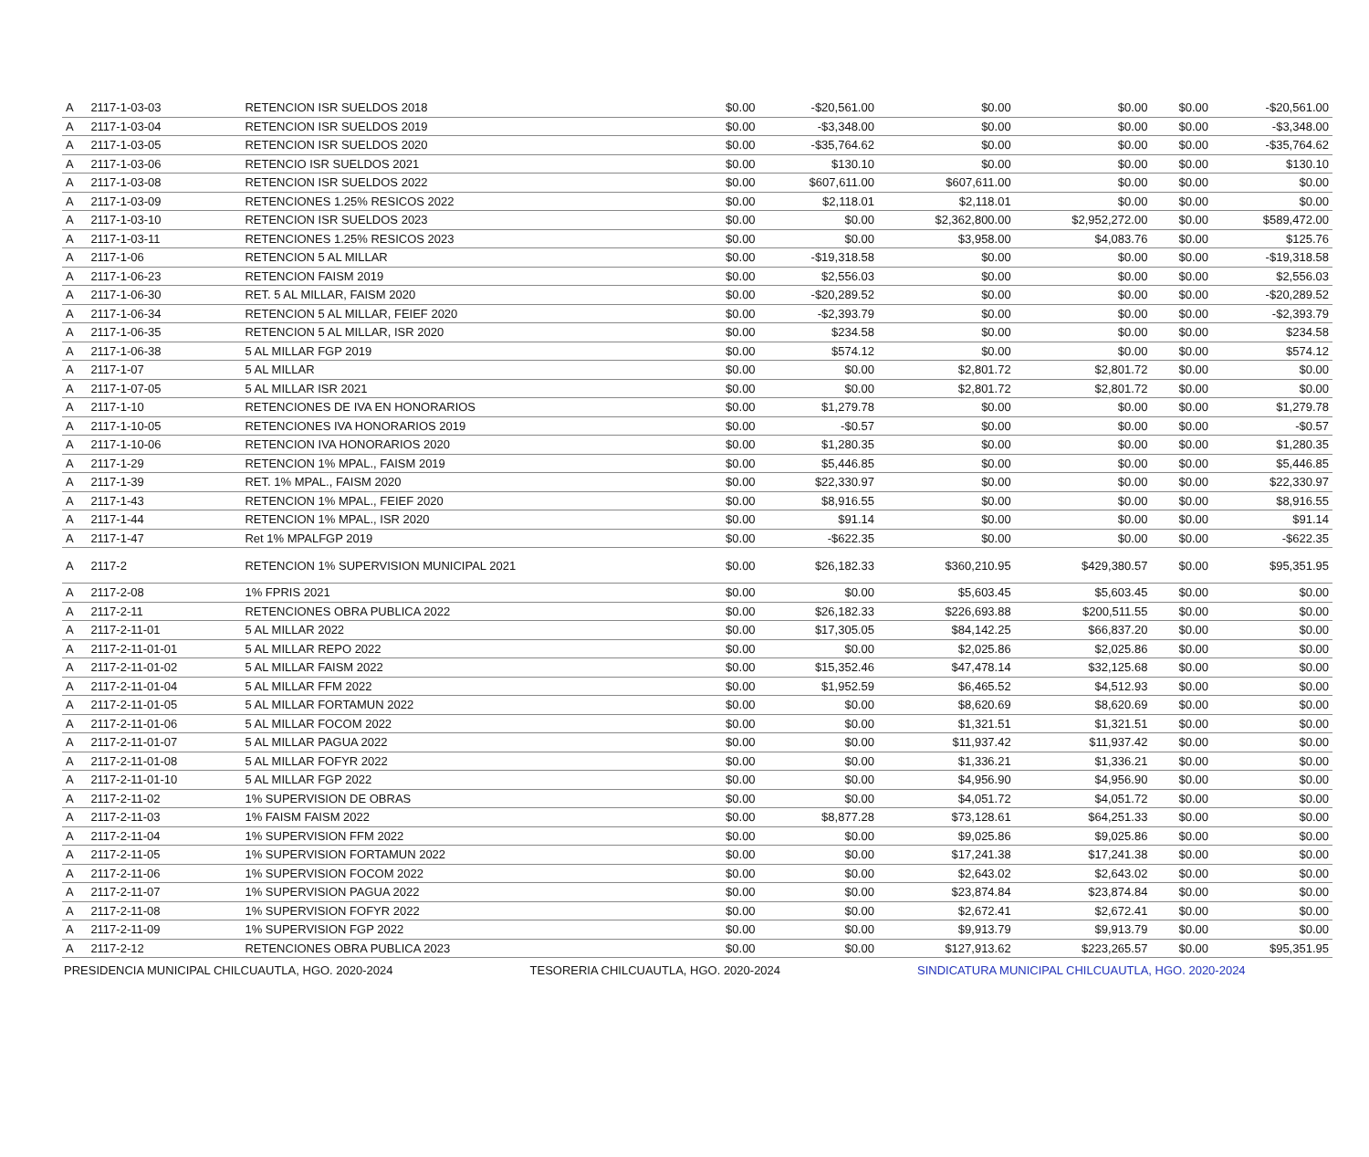| A | 2117-1-03-03 | RETENCION ISR SUELDOS 2018 | $0.00 | -$20,561.00 | $0.00 | $0.00 | $0.00 | -$20,561.00 |
| A | 2117-1-03-04 | RETENCION ISR SUELDOS 2019 | $0.00 | -$3,348.00 | $0.00 | $0.00 | $0.00 | -$3,348.00 |
| A | 2117-1-03-05 | RETENCION ISR SUELDOS 2020 | $0.00 | -$35,764.62 | $0.00 | $0.00 | $0.00 | -$35,764.62 |
| A | 2117-1-03-06 | RETENCIO ISR SUELDOS 2021 | $0.00 | $130.10 | $0.00 | $0.00 | $0.00 | $130.10 |
| A | 2117-1-03-08 | RETENCION ISR SUELDOS 2022 | $0.00 | $607,611.00 | $607,611.00 | $0.00 | $0.00 | $0.00 |
| A | 2117-1-03-09 | RETENCIONES 1.25% RESICOS 2022 | $0.00 | $2,118.01 | $2,118.01 | $0.00 | $0.00 | $0.00 |
| A | 2117-1-03-10 | RETENCION ISR SUELDOS 2023 | $0.00 | $0.00 | $2,362,800.00 | $2,952,272.00 | $0.00 | $589,472.00 |
| A | 2117-1-03-11 | RETENCIONES 1.25% RESICOS 2023 | $0.00 | $0.00 | $3,958.00 | $4,083.76 | $0.00 | $125.76 |
| A | 2117-1-06 | RETENCION 5 AL MILLAR | $0.00 | -$19,318.58 | $0.00 | $0.00 | $0.00 | -$19,318.58 |
| A | 2117-1-06-23 | RETENCION FAISM 2019 | $0.00 | $2,556.03 | $0.00 | $0.00 | $0.00 | $2,556.03 |
| A | 2117-1-06-30 | RET. 5 AL MILLAR, FAISM 2020 | $0.00 | -$20,289.52 | $0.00 | $0.00 | $0.00 | -$20,289.52 |
| A | 2117-1-06-34 | RETENCION 5 AL MILLAR, FEIEF 2020 | $0.00 | -$2,393.79 | $0.00 | $0.00 | $0.00 | -$2,393.79 |
| A | 2117-1-06-35 | RETENCION 5 AL MILLAR, ISR 2020 | $0.00 | $234.58 | $0.00 | $0.00 | $0.00 | $234.58 |
| A | 2117-1-06-38 | 5 AL MILLAR FGP 2019 | $0.00 | $574.12 | $0.00 | $0.00 | $0.00 | $574.12 |
| A | 2117-1-07 | 5 AL MILLAR | $0.00 | $0.00 | $2,801.72 | $2,801.72 | $0.00 | $0.00 |
| A | 2117-1-07-05 | 5 AL MILLAR ISR 2021 | $0.00 | $0.00 | $2,801.72 | $2,801.72 | $0.00 | $0.00 |
| A | 2117-1-10 | RETENCIONES DE IVA EN HONORARIOS | $0.00 | $1,279.78 | $0.00 | $0.00 | $0.00 | $1,279.78 |
| A | 2117-1-10-05 | RETENCIONES IVA HONORARIOS 2019 | $0.00 | -$0.57 | $0.00 | $0.00 | $0.00 | -$0.57 |
| A | 2117-1-10-06 | RETENCION IVA HONORARIOS 2020 | $0.00 | $1,280.35 | $0.00 | $0.00 | $0.00 | $1,280.35 |
| A | 2117-1-29 | RETENCION 1% MPAL., FAISM 2019 | $0.00 | $5,446.85 | $0.00 | $0.00 | $0.00 | $5,446.85 |
| A | 2117-1-39 | RET. 1% MPAL., FAISM 2020 | $0.00 | $22,330.97 | $0.00 | $0.00 | $0.00 | $22,330.97 |
| A | 2117-1-43 | RETENCION 1% MPAL., FEIEF 2020 | $0.00 | $8,916.55 | $0.00 | $0.00 | $0.00 | $8,916.55 |
| A | 2117-1-44 | RETENCION 1% MPAL., ISR 2020 | $0.00 | $91.14 | $0.00 | $0.00 | $0.00 | $91.14 |
| A | 2117-1-47 | Ret 1% MPALFGP 2019 | $0.00 | -$622.35 | $0.00 | $0.00 | $0.00 | -$622.35 |
| A | 2117-2 | RETENCION 1% SUPERVISION MUNICIPAL 2021 | $0.00 | $26,182.33 | $360,210.95 | $429,380.57 | $0.00 | $95,351.95 |
| A | 2117-2-08 | 1% FPRIS 2021 | $0.00 | $0.00 | $5,603.45 | $5,603.45 | $0.00 | $0.00 |
| A | 2117-2-11 | RETENCIONES OBRA PUBLICA 2022 | $0.00 | $26,182.33 | $226,693.88 | $200,511.55 | $0.00 | $0.00 |
| A | 2117-2-11-01 | 5 AL MILLAR 2022 | $0.00 | $17,305.05 | $84,142.25 | $66,837.20 | $0.00 | $0.00 |
| A | 2117-2-11-01-01 | 5 AL MILLAR REPO 2022 | $0.00 | $0.00 | $2,025.86 | $2,025.86 | $0.00 | $0.00 |
| A | 2117-2-11-01-02 | 5 AL MILLAR FAISM 2022 | $0.00 | $15,352.46 | $47,478.14 | $32,125.68 | $0.00 | $0.00 |
| A | 2117-2-11-01-04 | 5 AL MILLAR FFM 2022 | $0.00 | $1,952.59 | $6,465.52 | $4,512.93 | $0.00 | $0.00 |
| A | 2117-2-11-01-05 | 5 AL MILLAR FORTAMUN 2022 | $0.00 | $0.00 | $8,620.69 | $8,620.69 | $0.00 | $0.00 |
| A | 2117-2-11-01-06 | 5 AL MILLAR FOCOM 2022 | $0.00 | $0.00 | $1,321.51 | $1,321.51 | $0.00 | $0.00 |
| A | 2117-2-11-01-07 | 5 AL MILLAR PAGUA 2022 | $0.00 | $0.00 | $11,937.42 | $11,937.42 | $0.00 | $0.00 |
| A | 2117-2-11-01-08 | 5 AL MILLAR FOFYR 2022 | $0.00 | $0.00 | $1,336.21 | $1,336.21 | $0.00 | $0.00 |
| A | 2117-2-11-01-10 | 5 AL MILLAR FGP 2022 | $0.00 | $0.00 | $4,956.90 | $4,956.90 | $0.00 | $0.00 |
| A | 2117-2-11-02 | 1% SUPERVISION DE OBRAS | $0.00 | $0.00 | $4,051.72 | $4,051.72 | $0.00 | $0.00 |
| A | 2117-2-11-03 | 1% FAISM FAISM 2022 | $0.00 | $8,877.28 | $73,128.61 | $64,251.33 | $0.00 | $0.00 |
| A | 2117-2-11-04 | 1% SUPERVISION FFM 2022 | $0.00 | $0.00 | $9,025.86 | $9,025.86 | $0.00 | $0.00 |
| A | 2117-2-11-05 | 1% SUPERVISION FORTAMUN 2022 | $0.00 | $0.00 | $17,241.38 | $17,241.38 | $0.00 | $0.00 |
| A | 2117-2-11-06 | 1% SUPERVISION FOCOM 2022 | $0.00 | $0.00 | $2,643.02 | $2,643.02 | $0.00 | $0.00 |
| A | 2117-2-11-07 | 1% SUPERVISION PAGUA 2022 | $0.00 | $0.00 | $23,874.84 | $23,874.84 | $0.00 | $0.00 |
| A | 2117-2-11-08 | 1% SUPERVISION FOFYR 2022 | $0.00 | $0.00 | $2,672.41 | $2,672.41 | $0.00 | $0.00 |
| A | 2117-2-11-09 | 1% SUPERVISION FGP 2022 | $0.00 | $0.00 | $9,913.79 | $9,913.79 | $0.00 | $0.00 |
| A | 2117-2-12 | RETENCIONES OBRA PUBLICA 2023 | $0.00 | $0.00 | $127,913.62 | $223,265.57 | $0.00 | $95,351.95 |
PRESIDENCIA MUNICIPAL CHILCUAUTLA, HGO. 2020-2024
TESORERIA CHILCUAUTLA, HGO. 2020-2024
SINDICATURA MUNICIPAL CHILCUAUTLA, HGO. 2020-2024